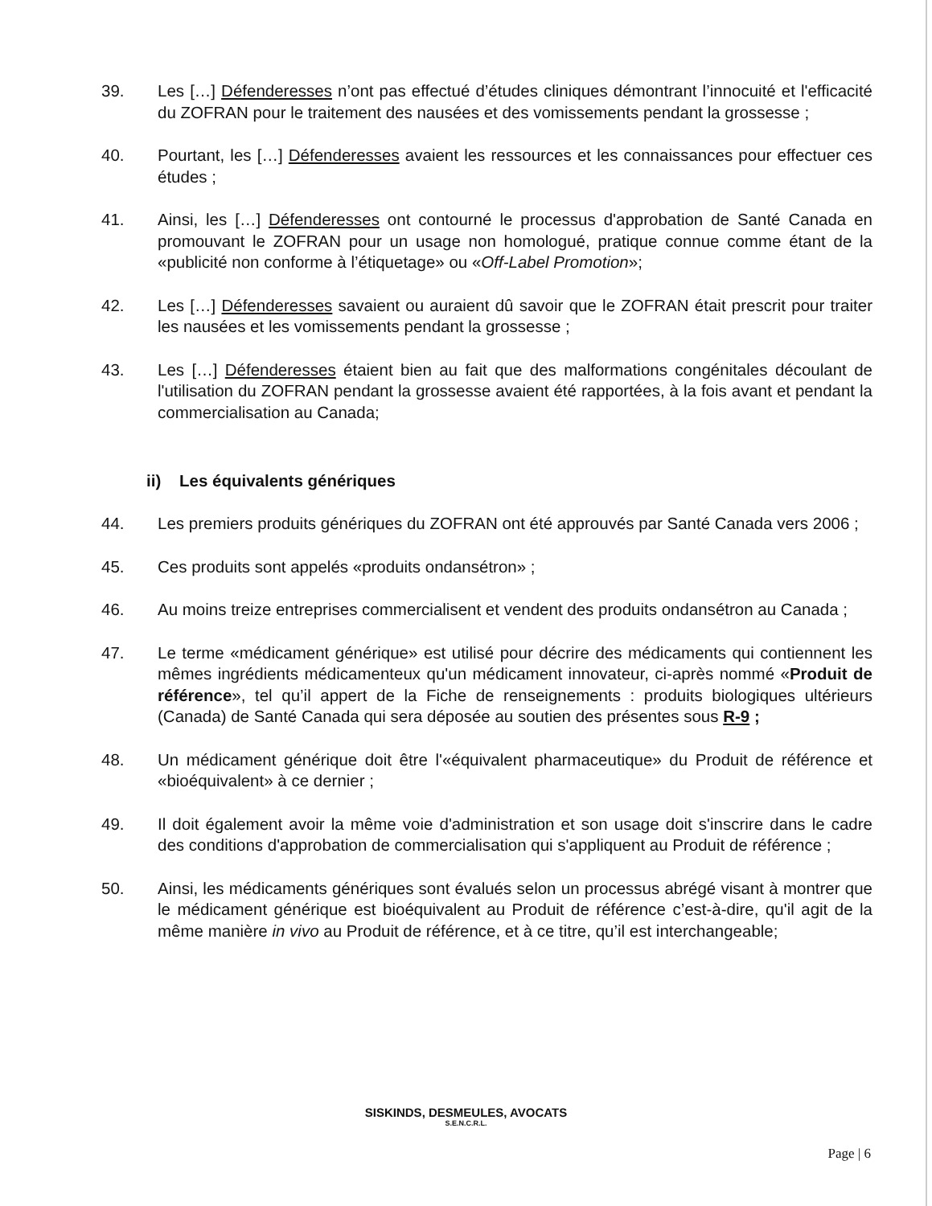39. Les […] Défenderesses n’ont pas effectué d’études cliniques démontrant l’innocuité et l'efficacité du ZOFRAN pour le traitement des nausées et des vomissements pendant la grossesse ;
40. Pourtant, les […] Défenderesses avaient les ressources et les connaissances pour effectuer ces études ;
41. Ainsi, les […] Défenderesses ont contourné le processus d'approbation de Santé Canada en promouvant le ZOFRAN pour un usage non homologué, pratique connue comme étant de la «publicité non conforme à l’étiquetage» ou «Off-Label Promotion»;
42. Les […] Défenderesses savaient ou auraient dû savoir que le ZOFRAN était prescrit pour traiter les nausées et les vomissements pendant la grossesse ;
43. Les […] Défenderesses étaient bien au fait que des malformations congénitales découlant de l'utilisation du ZOFRAN pendant la grossesse avaient été rapportées, à la fois avant et pendant la commercialisation au Canada;
ii) Les équivalents génériques
44. Les premiers produits génériques du ZOFRAN ont été approuvés par Santé Canada vers 2006 ;
45. Ces produits sont appelés «produits ondansétron» ;
46. Au moins treize entreprises commercialisent et vendent des produits ondansétron au Canada ;
47. Le terme «médicament générique» est utilisé pour décrire des médicaments qui contiennent les mêmes ingrédients médicamenteux qu'un médicament innovateur, ci-après nommé «Produit de référence», tel qu’il appert de la Fiche de renseignements : produits biologiques ultérieurs (Canada) de Santé Canada qui sera déposée au soutien des présentes sous R-9 ;
48. Un médicament générique doit être l'«équivalent pharmaceutique» du Produit de référence et «bioéquivalent» à ce dernier ;
49. Il doit également avoir la même voie d'administration et son usage doit s'inscrire dans le cadre des conditions d'approbation de commercialisation qui s'appliquent au Produit de référence ;
50. Ainsi, les médicaments génériques sont évalués selon un processus abrégé visant à montrer que le médicament générique est bioéquivalent au Produit de référence c’est-à-dire, qu'il agit de la même manière in vivo au Produit de référence, et à ce titre, qu’il est interchangeable;
SISKINDS, DESMEULES, AVOCATS
S.E.N.C.R.L.
Page | 6